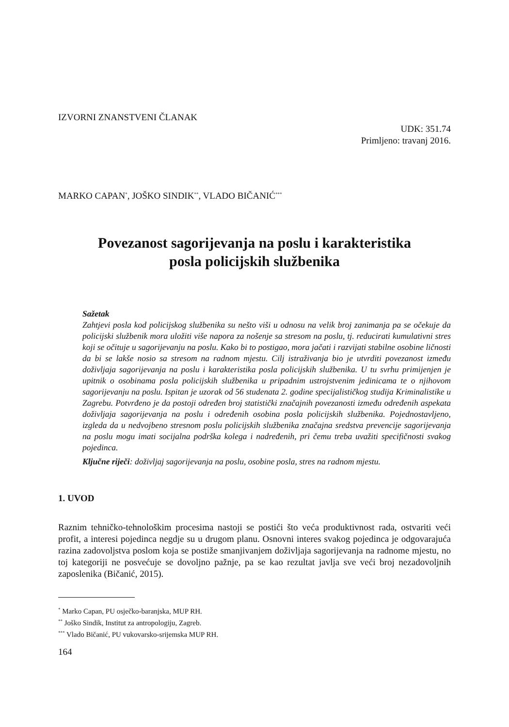IZVORNI ZNANSTVENI ČLANAK
UDK: 351.74
Primljeno: travanj 2016.
MARKO CAPAN<sup>*</sup>, JOŠKO SINDIK<sup>**</sup>, VLADO BIČANIĆ<sup>***</sup>
Povezanost sagorijevanja na poslu i karakteristika
posla policijskih službenika
Sažetak
Zahtjevi posla kod policijskog službenika su nešto viši u odnosu na velik broj zanimanja pa se očekuje da policijski službenik mora uložiti više napora za nošenje sa stresom na poslu, tj. reducirati kumulativni stres koji se očituje u sagorijevanju na poslu. Kako bi to postigao, mora jačati i razvijati stabilne osobine ličnosti da bi se lakše nosio sa stresom na radnom mjestu. Cilj istraživanja bio je utvrditi povezanost između doživljaja sagorijevanja na poslu i karakteristika posla policijskih službenika. U tu svrhu primijenjen je upitnik o osobinama posla policijskih službenika u pripadnim ustrojstvenim jedinicama te o njihovom sagorijevanju na poslu. Ispitan je uzorak od 56 studenata 2. godine specijalističkog studija Kriminalistike u Zagrebu. Potvrđeno je da postoji određen broj statistički značajnih povezanosti između određenih aspekata doživljaja sagorijevanja na poslu i određenih osobina posla policijskih službenika. Pojednostavljeno, izgleda da u nedvojbeno stresnom poslu policijskih službenika značajna sredstva prevencije sagorijevanja na poslu mogu imati socijalna podrška kolega i nadređenih, pri čemu treba uvažiti specifičnosti svakog pojedinca.
Ključne riječi: doživljaj sagorijevanja na poslu, osobine posla, stres na radnom mjestu.
1. UVOD
Raznim tehničko-tehnološkim procesima nastoji se postići što veća produktivnost rada, ostvariti veći profit, a interesi pojedinca negdje su u drugom planu. Osnovni interes svakog pojedinca je odgovarajuća razina zadovoljstva poslom koja se postiže smanjivanjem doživljaja sagorijevanja na radnome mjestu, no toj kategoriji ne posvećuje se dovoljno pažnje, pa se kao rezultat javlja sve veći broj nezadovoljnih zaposlenika (Bičanić, 2015).
<sup>*</sup> Marko Capan, PU osječko-baranjska, MUP RH.
<sup>**</sup> Joško Sindik, Institut za antropologiju, Zagreb.
<sup>***</sup> Vlado Bičanić, PU vukovarsko-srijemska MUP RH.
164